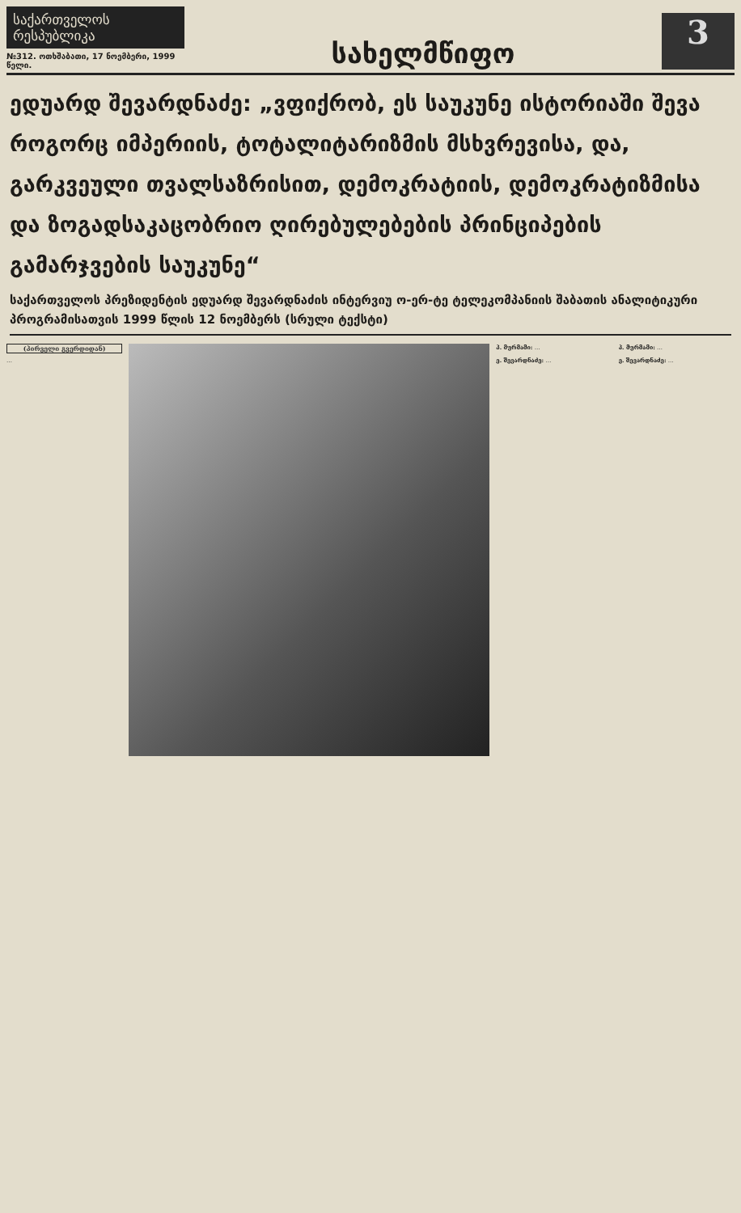საქართველოს რესპუბლიკა
№312. ოთხშაბათი, 17 ნოემბერი, 1999 წელი.
სახელმწიფო
3
ედუარდ შევარდნაძე: „ვფიქრობ, ეს საუკუნე ისტორიაში შევა როგორც იმპერიის, ტოტალიტარიზმის მსხვრევისა, და, გარკვეული თვალსაზრისით, დემოკრატიის, დემოკრატიზმისა და ზოგადსაკაცობრიო ღირებულებების პრინციპების გამარჯვების საუკუნე“
საქართველოს პრეზიდენტის ედუარდ შევარდნაძის ინტერვიუ ო-ერ-ტე ტელეკომპანიის შაბათის ანალიტიკური პროგრამისათვის 1999 წლის 12 ნოემბერს (სრული ტექსტი)
(პირველი გვერდიდან)
…
პ. მურმამი: …
ე. შევარდნაძე: …
პ. მურმამი: …
ე. შევარდნაძე: …